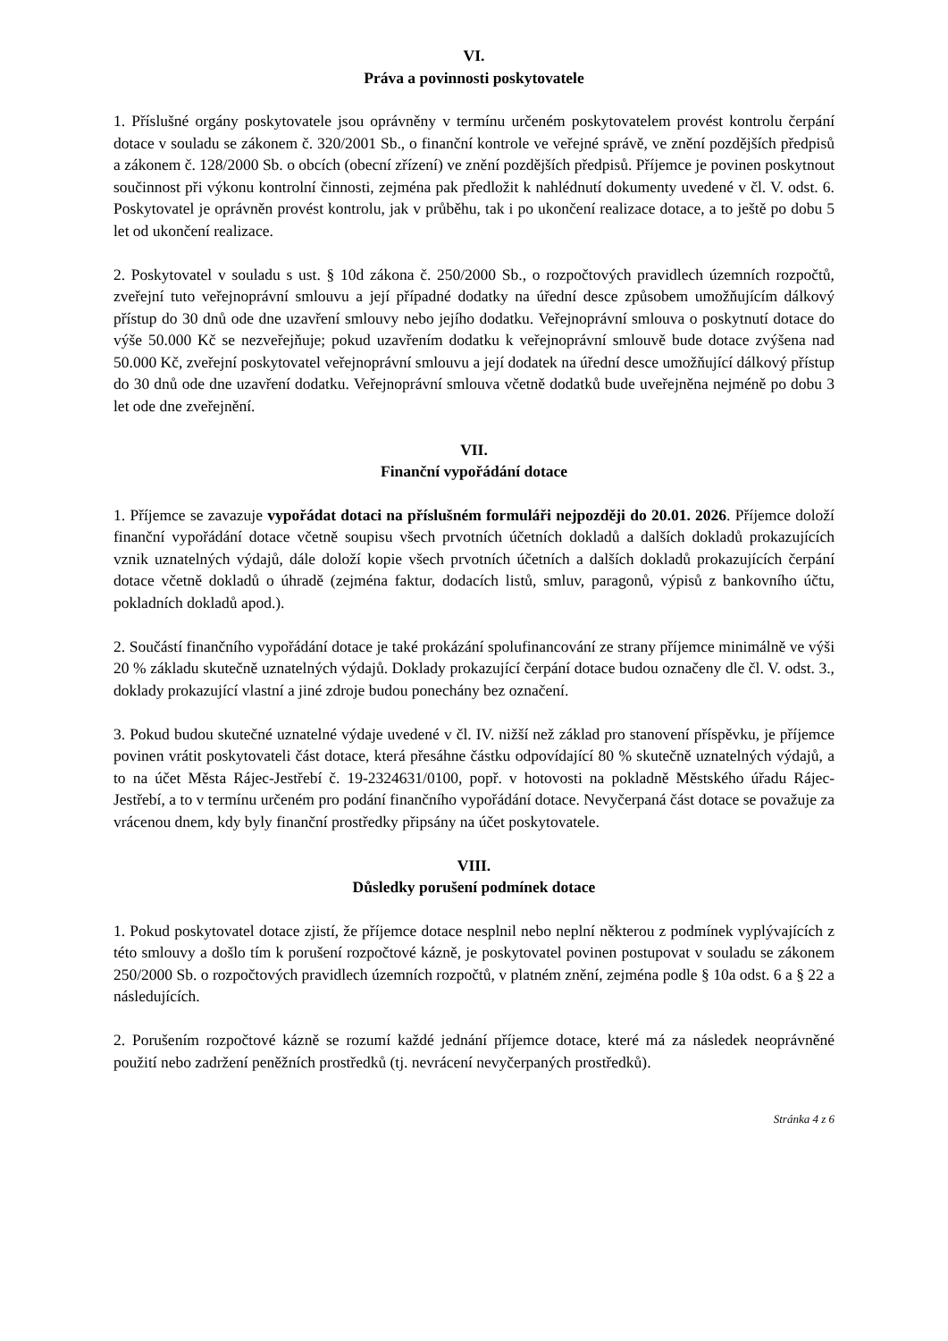VI.
Práva a povinnosti poskytovatele
1. Příslušné orgány poskytovatele jsou oprávněny v termínu určeném poskytovatelem provést kontrolu čerpání dotace v souladu se zákonem č. 320/2001 Sb., o finanční kontrole ve veřejné správě, ve znění pozdějších předpisů a zákonem č. 128/2000 Sb. o obcích (obecní zřízení) ve znění pozdějších předpisů. Příjemce je povinen poskytnout součinnost při výkonu kontrolní činnosti, zejména pak předložit k nahlédnutí dokumenty uvedené v čl. V. odst. 6. Poskytovatel je oprávněn provést kontrolu, jak v průběhu, tak i po ukončení realizace dotace, a to ještě po dobu 5 let od ukončení realizace.
2. Poskytovatel v souladu s ust. § 10d zákona č. 250/2000 Sb., o rozpočtových pravidlech územních rozpočtů, zveřejní tuto veřejnoprávní smlouvu a její případné dodatky na úřední desce způsobem umožňujícím dálkový přístup do 30 dnů ode dne uzavření smlouvy nebo jejího dodatku. Veřejnoprávní smlouva o poskytnutí dotace do výše 50.000 Kč se nezveřejňuje; pokud uzavřením dodatku k veřejnoprávní smlouvě bude dotace zvýšena nad 50.000 Kč, zveřejní poskytovatel veřejnoprávní smlouvu a její dodatek na úřední desce umožňující dálkový přístup do 30 dnů ode dne uzavření dodatku. Veřejnoprávní smlouva včetně dodatků bude uveřejněna nejméně po dobu 3 let ode dne zveřejnění.
VII.
Finanční vypořádání dotace
1. Příjemce se zavazuje vypořádat dotaci na příslušném formuláři nejpozději do 20.01. 2026. Příjemce doloží finanční vypořádání dotace včetně soupisu všech prvotních účetních dokladů a dalších dokladů prokazujících vznik uznatelných výdajů, dále doloží kopie všech prvotních účetních a dalších dokladů prokazujících čerpání dotace včetně dokladů o úhradě (zejména faktur, dodacích listů, smluv, paragonů, výpisů z bankovního účtu, pokladních dokladů apod.).
2. Součástí finančního vypořádání dotace je také prokázání spolufinancování ze strany příjemce minimálně ve výši 20 % základu skutečně uznatelných výdajů. Doklady prokazující čerpání dotace budou označeny dle čl. V. odst. 3., doklady prokazující vlastní a jiné zdroje budou ponechány bez označení.
3. Pokud budou skutečné uznatelné výdaje uvedené v čl. IV. nižší než základ pro stanovení příspěvku, je příjemce povinen vrátit poskytovateli část dotace, která přesáhne částku odpovídající 80 % skutečně uznatelných výdajů, a to na účet Města Rájec-Jestřebí č. 19-2324631/0100, popř. v hotovosti na pokladně Městského úřadu Rájec-Jestřebí, a to v termínu určeném pro podání finančního vypořádání dotace. Nevyčerpaná část dotace se považuje za vrácenou dnem, kdy byly finanční prostředky připsány na účet poskytovatele.
VIII.
Důsledky porušení podmínek dotace
1. Pokud poskytovatel dotace zjistí, že příjemce dotace nesplnil nebo neplní některou z podmínek vyplývajících z této smlouvy a došlo tím k porušení rozpočtové kázně, je poskytovatel povinen postupovat v souladu se zákonem 250/2000 Sb. o rozpočtových pravidlech územních rozpočtů, v platném znění, zejména podle § 10a odst. 6 a § 22 a následujících.
2. Porušením rozpočtové kázně se rozumí každé jednání příjemce dotace, které má za následek neoprávněné použití nebo zadržení peněžních prostředků (tj. nevrácení nevyčerpaných prostředků).
Stránka 4 z 6